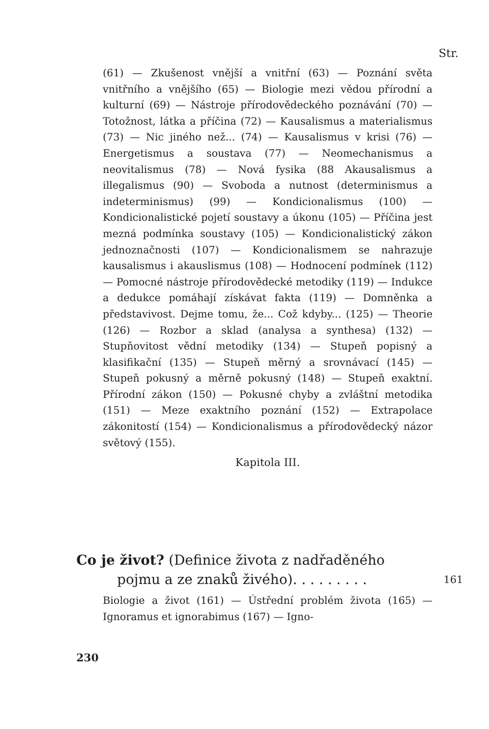Str.
(61) — Zkušenost vnější a vnitřní (63) — Poznání světa vnitřního a vnějšího (65) — Biologie mezi vědou přírodní a kulturní (69) — Nástroje přírodovědeckého poznávání (70) — Totožnost, látka a příčina (72) — Kausalismus a materialismus (73) — Nic jiného než... (74) — Kausalismus v krisi (76) — Energetismus a soustava (77) — Neomechanismus a neovitalismus (78) — Nová fysika (88 Akausalismus a illegalismus (90) — Svoboda a nutnost (determinismus a indeterminismus) (99) — Kondicionalismus (100) — Kondicionalistické pojetí soustavy a úkonu (105) — Příčina jest mezná podmínka soustavy (105) — Kondicionalistický zákon jednoznačnosti (107) — Kondicionalismem se nahrazuje kausalismus i akauslismus (108) — Hodnocení podmínek (112) — Pomocné nástroje přírodovědecké metodiky (119) — Indukce a dedukce pomáhají získávat fakta (119) — Domněnka a představivost. Dejme tomu, že... Což kdyby... (125) — Theorie (126) — Rozbor a sklad (analysa a synthesa) (132) — Stupňovitost vědní metodiky (134) — Stupeň popisný a klasifikační (135) — Stupeň měrný a srovnávací (145) — Stupeň pokusný a měrně pokusný (148) — Stupeň exaktní. Přírodní zákon (150) — Pokusné chyby a zvláštní metodika (151) — Meze exaktního poznání (152) — Extrapolace zákonitostí (154) — Kondicionalismus a přírodovědecký názor světový (155).
Kapitola III.
Co je život? (Definice života z nadřaděného
pojmu a ze znaků živého) . . . . . . . . . 161
Biologie a život (161) — Ústřední problém života (165) — Ignoramus et ignorabimus (167) — Igno-
230